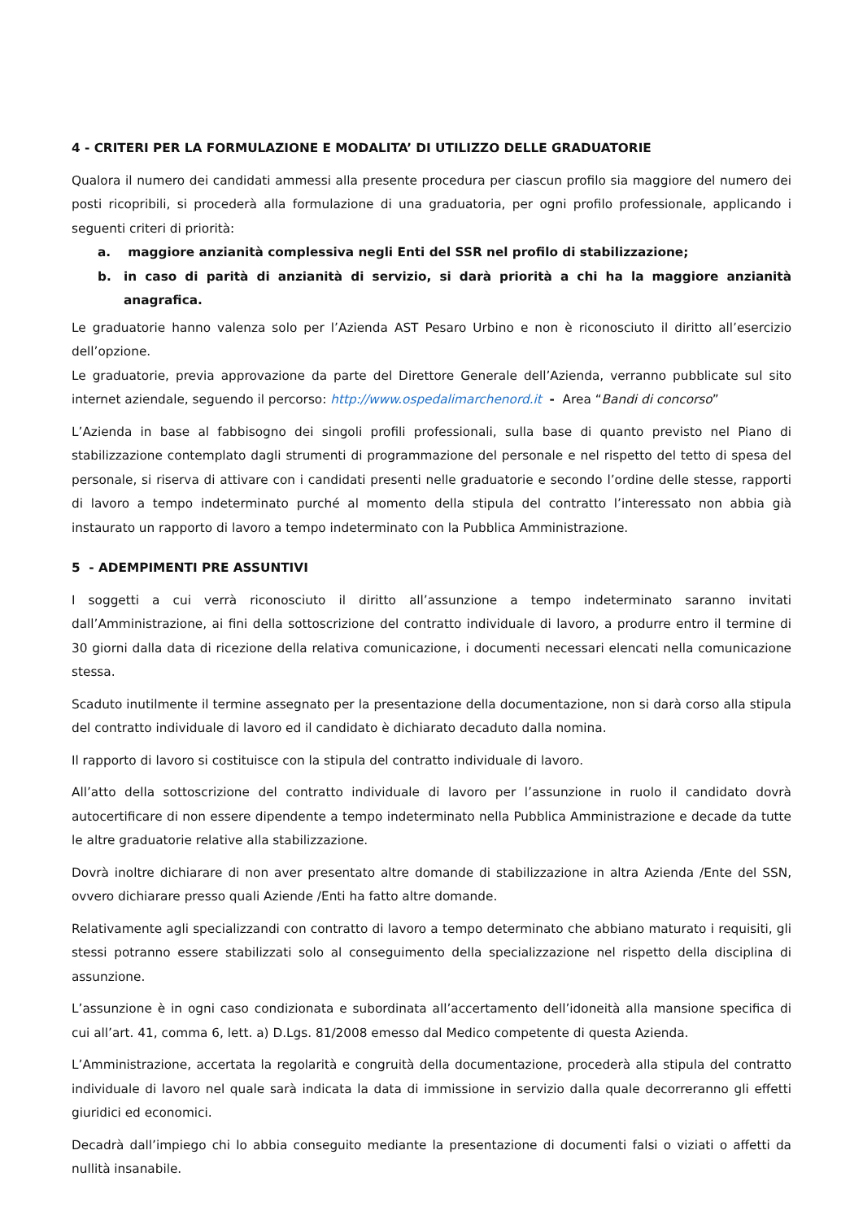4 - CRITERI PER LA FORMULAZIONE E MODALITA’ DI UTILIZZO DELLE GRADUATORIE
Qualora il numero dei candidati ammessi alla presente procedura per ciascun profilo sia maggiore del numero dei posti ricopribili, si procederà alla formulazione di una graduatoria, per ogni profilo professionale, applicando i seguenti criteri di priorità:
a. maggiore anzianità complessiva negli Enti del SSR nel profilo di stabilizzazione;
b. in caso di parità di anzianità di servizio, si darà priorità a chi ha la maggiore anzianità anagrafica.
Le graduatorie hanno valenza solo per l’Azienda AST Pesaro Urbino e non è riconosciuto il diritto all’esercizio dell’opzione.
Le graduatorie, previa approvazione da parte del Direttore Generale dell’Azienda, verranno pubblicate sul sito internet aziendale, seguendo il percorso: http://www.ospedalimarchenord.it - Area “Bandi di concorso”
L’Azienda in base al fabbisogno dei singoli profili professionali, sulla base di quanto previsto nel Piano di stabilizzazione contemplato dagli strumenti di programmazione del personale e nel rispetto del tetto di spesa del personale, si riserva di attivare con i candidati presenti nelle graduatorie e secondo l’ordine delle stesse, rapporti di lavoro a tempo indeterminato purché al momento della stipula del contratto l’interessato non abbia già instaurato un rapporto di lavoro a tempo indeterminato con la Pubblica Amministrazione.
5 - ADEMPIMENTI PRE ASSUNTIVI
I soggetti a cui verrà riconosciuto il diritto all’assunzione a tempo indeterminato saranno invitati dall’Amministrazione, ai fini della sottoscrizione del contratto individuale di lavoro, a produrre entro il termine di 30 giorni dalla data di ricezione della relativa comunicazione, i documenti necessari elencati nella comunicazione stessa.
Scaduto inutilmente il termine assegnato per la presentazione della documentazione, non si darà corso alla stipula del contratto individuale di lavoro ed il candidato è dichiarato decaduto dalla nomina.
Il rapporto di lavoro si costituisce con la stipula del contratto individuale di lavoro.
All’atto della sottoscrizione del contratto individuale di lavoro per l’assunzione in ruolo il candidato dovrà autocertificare di non essere dipendente a tempo indeterminato nella Pubblica Amministrazione e decade da tutte le altre graduatorie relative alla stabilizzazione.
Dovrà inoltre dichiarare di non aver presentato altre domande di stabilizzazione in altra Azienda /Ente del SSN, ovvero dichiarare presso quali Aziende /Enti ha fatto altre domande.
Relativamente agli specializzandi con contratto di lavoro a tempo determinato che abbiano maturato i requisiti, gli stessi potranno essere stabilizzati solo al conseguimento della specializzazione nel rispetto della disciplina di assunzione.
L’assunzione è in ogni caso condizionata e subordinata all’accertamento dell’idoneità alla mansione specifica di cui all’art. 41, comma 6, lett. a) D.Lgs. 81/2008 emesso dal Medico competente di questa Azienda.
L’Amministrazione, accertata la regolarità e congruità della documentazione, procederà alla stipula del contratto individuale di lavoro nel quale sarà indicata la data di immissione in servizio dalla quale decorreranno gli effetti giuridici ed economici.
Decadrà dall’impiego chi lo abbia conseguito mediante la presentazione di documenti falsi o viziati o affetti da nullità insanabile.